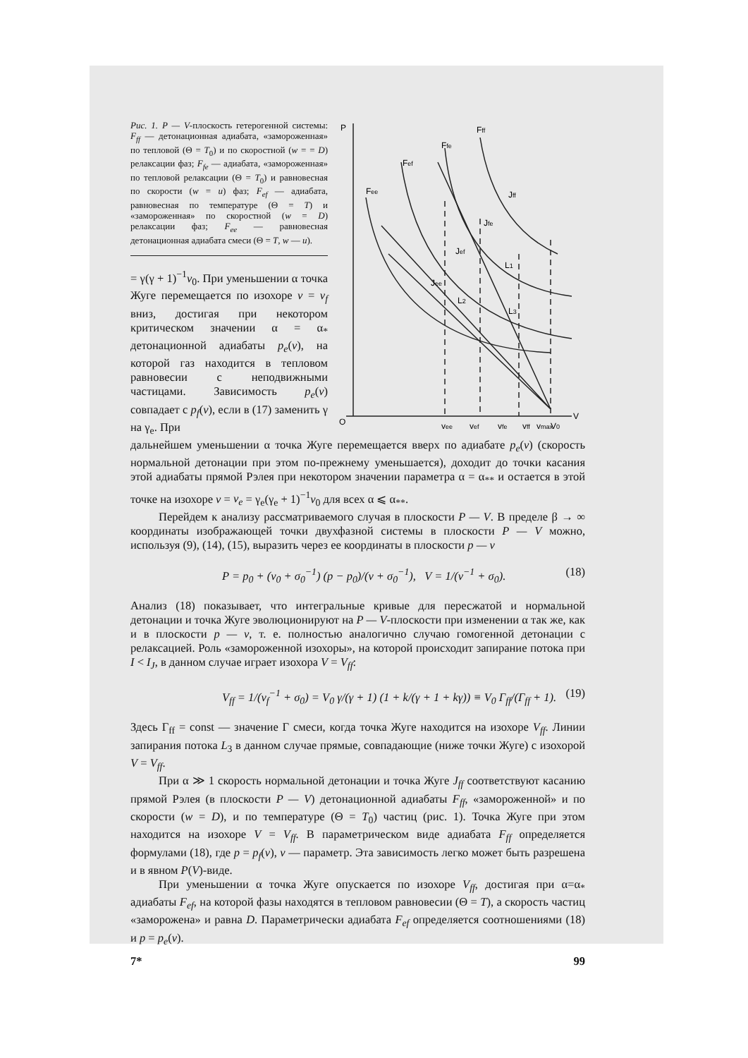Рис. 1. P — V-плоскость гетерогенной системы: F<sub>ff</sub> — детонационная адиабата, «замороженная» по тепловой (Θ = T<sub>0</sub>) и по скоростной (w = = D) релаксации фаз; F<sub>fe</sub> — адиабата, «замороженная» по тепловой релаксации (Θ = T<sub>0</sub>) и равновесная по скорости (w = u) фаз; F<sub>ef</sub> — адиабата, равновесная по температуре (Θ = T) и «замороженная» по скоростной (w = D) релаксации фаз; F<sub>ee</sub> — равновесная детонационная адиабата смеси (Θ = T, w — u).
= γ(γ + 1)<sup>−1</sup>v<sub>0</sub>. При уменьшении α точка Жуге перемещается по изохоре v = v<sub>f</sub> вниз, достигая при некотором критическом значении α = α<sub>*</sub> детонационной адиабаты p<sub>e</sub>(v), на которой газ находится в тепловом равновесии с неподвижными частицами. Зависимость p<sub>e</sub>(v) совпадает с p<sub>f</sub>(v), если в (17) заменить γ на γ<sub>e</sub>. При
P
Fff
Ffe
Fef
Fee
Jff
Jfe
Jef
Jee
L1
L2
L3
O
V
vee
vef
vfe
vff
vmax
V0
дальнейшем уменьшении α точка Жуге перемещается вверх по адиабате p<sub>e</sub>(v) (скорость нормальной детонации при этом по-прежнему уменьшается), доходит до точки касания этой адиабаты прямой Рэлея при некотором значении параметра α = α<sub>**</sub> и остается в этой точке на изохоре v = v<sub>e</sub> = γ<sub>e</sub>(γ<sub>e</sub> + 1)<sup>−1</sup>v<sub>0</sub> для всех α ⩽ α<sub>**</sub>.
Перейдем к анализу рассматриваемого случая в плоскости P — V. В пределе β → ∞ координаты изображающей точки двухфазной системы в плоскости P — V можно, используя (9), (14), (15), выразить через ее координаты в плоскости p — v
P = p<sub>0</sub> + (v<sub>0</sub> + σ<sub>0</sub><sup>−1</sup>) (p − p<sub>0</sub>)/(v + σ<sub>0</sub><sup>−1</sup>), V = 1/(v<sup>−1</sup> + σ<sub>0</sub>). (18)
Анализ (18) показывает, что интегральные кривые для пересжатой и нормальной детонации и точка Жуге эволюционируют на P — V-плоскости при изменении α так же, как и в плоскости p — v, т. е. полностью аналогично случаю гомогенной детонации с релаксацией. Роль «замороженной изохоры», на которой происходит запирание потока при I < I<sub>J</sub>, в данном случае играет изохора V = V<sub>ff</sub>:
V<sub>ff</sub> = 1/(v<sub>f</sub><sup>−1</sup> + σ<sub>0</sub>) = V<sub>0</sub> γ/(γ + 1) (1 + k/(γ + 1 + kγ)) ≡ V<sub>0</sub> Γ<sub>ff</sub>/(Γ<sub>ff</sub> + 1). (19)
Здесь Γ<sub>ff</sub> = const — значение Γ смеси, когда точка Жуге находится на изохоре V<sub>ff</sub>. Линии запирания потока L<sub>3</sub> в данном случае прямые, совпадающие (ниже точки Жуге) с изохорой V = V<sub>ff</sub>.
При α ≫ 1 скорость нормальной детонации и точка Жуге J<sub>ff</sub> соответствуют касанию прямой Рэлея (в плоскости P — V) детонационной адиабаты F<sub>ff</sub>, «замороженной» и по скорости (w = D), и по температуре (Θ = T<sub>0</sub>) частиц (рис. 1). Точка Жуге при этом находится на изохоре V = V<sub>ff</sub>. В параметрическом виде адиабата F<sub>ff</sub> определяется формулами (18), где p = p<sub>f</sub>(v), v — параметр. Эта зависимость легко может быть разрешена и в явном P(V)-виде.
При уменьшении α точка Жуге опускается по изохоре V<sub>ff</sub>, достигая при α=α<sub>*</sub> адиабаты F<sub>ef</sub>, на которой фазы находятся в тепловом равновесии (Θ = T), а скорость частиц «заморожена» и равна D. Параметрически адиабата F<sub>ef</sub> определяется соотношениями (18) и p = p<sub>e</sub>(v).
7* 99